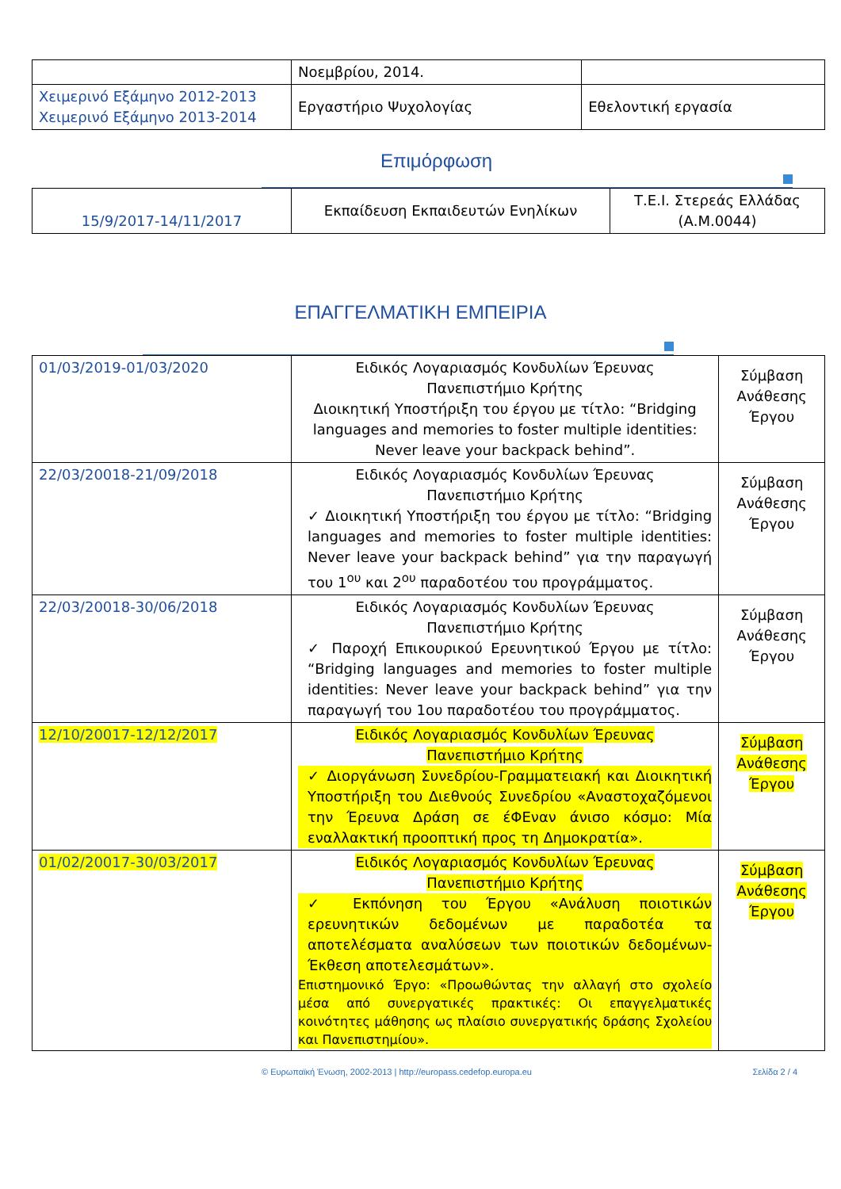| | Νοεμβρίου, 2014. | |
| Χειμερινό Εξάμηνο 2012-2013 Χειμερινό Εξάμηνο 2013-2014 | Εργαστήριο Ψυχολογίας | Εθελοντική εργασία |
Επιμόρφωση
| 15/9/2017-14/11/2017 | Εκπαίδευση Εκπαιδευτών Ενηλίκων | Τ.Ε.Ι. Στερεάς Ελλάδας (Α.Μ.0044) |
ΕΠΑΓΓΕΛΜΑΤΙΚΗ ΕΜΠΕΙΡΙΑ
| 01/03/2019-01/03/2020 | Ειδικός Λογαριασμός Κονδυλίων Έρευνας Πανεπιστήμιο Κρήτης Διοικητική Υποστήριξη του έργου με τίτλο: “Bridging languages and memories to foster multiple identities: Never leave your backpack behind”. | Σύμβαση Ανάθεσης Έργου |
| 22/03/20018-21/09/2018 | Ειδικός Λογαριασμός Κονδυλίων Έρευνας Πανεπιστήμιο Κρήτης ✓ Διοικητική Υποστήριξη του έργου με τίτλο: “Bridging languages and memories to foster multiple identities: Never leave your backpack behind” για την παραγωγή του 1<sup>ου</sup> και 2<sup>ου</sup> παραδοτέου του προγράμματος. | Σύμβαση Ανάθεσης Έργου |
| 22/03/20018-30/06/2018 | Ειδικός Λογαριασμός Κονδυλίων Έρευνας Πανεπιστήμιο Κρήτης ✓ Παροχή Επικουρικού Ερευνητικού Έργου με τίτλο: “Bridging languages and memories to foster multiple identities: Never leave your backpack behind” για την παραγωγή του 1ου παραδοτέου του προγράμματος. | Σύμβαση Ανάθεσης Έργου |
| 12/10/20017-12/12/2017 | Ειδικός Λογαριασμός Κονδυλίων Έρευνας Πανεπιστήμιο Κρήτης ✓ Διοργάνωση Συνεδρίου-Γραμματειακή και Διοικητική Υποστήριξη του Διεθνούς Συνεδρίου «Αναστοχαζόμενοι την Έρευνα Δράση σε έΦΕναν άνισο κόσμο: Μία εναλλακτική προοπτική προς τη Δημοκρατία». | Σύμβαση Ανάθεσης Έργου |
| 01/02/20017-30/03/2017 | Ειδικός Λογαριασμός Κονδυλίων Έρευνας Πανεπιστήμιο Κρήτης ✓ Εκπόνηση του Έργου «Ανάλυση ποιοτικών ερευνητικών δεδομένων με παραδοτέα τα αποτελέσματα αναλύσεων των ποιοτικών δεδομένων-Έκθεση αποτελεσμάτων». Επιστημονικό Έργο: «Προωθώντας την αλλαγή στο σχολείο μέσα από συνεργατικές πρακτικές: Οι επαγγελματικές κοινότητες μάθησης ως πλαίσιο συνεργατικής δράσης Σχολείου και Πανεπιστημίου». | Σύμβαση Ανάθεσης Έργου |
© Ευρωπαϊκή Ένωση, 2002-2013 | http://europass.cedefop.europa.eu Σελίδα 2 / 4